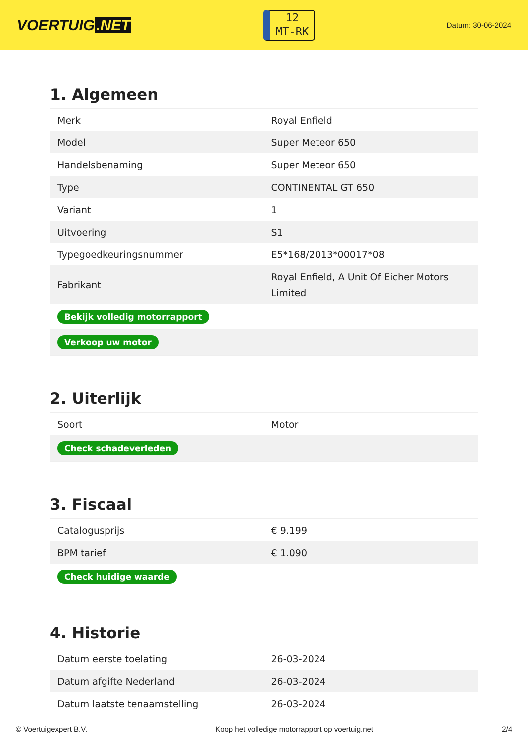VOERTUIG.NET
12
MT-RK
Datum: 30-06-2024
1. Algemeen
| Merk | Royal Enfield |
| Model | Super Meteor 650 |
| Handelsbenaming | Super Meteor 650 |
| Type | CONTINENTAL GT 650 |
| Variant | 1 |
| Uitvoering | S1 |
| Typegoedkeuringsnummer | E5*168/2013*00017*08 |
| Fabrikant | Royal Enfield, A Unit Of Eicher Motors Limited |
| Bekijk volledig motorrapport | |
| Verkoop uw motor | |
2. Uiterlijk
| Soort | Motor |
| Check schadeverleden | |
3. Fiscaal
| Catalogusprijs | € 9.199 |
| BPM tarief | € 1.090 |
| Check huidige waarde | |
4. Historie
| Datum eerste toelating | 26-03-2024 |
| Datum afgifte Nederland | 26-03-2024 |
| Datum laatste tenaamstelling | 26-03-2024 |
© Voertuigexpert B.V. Koop het volledige motorrapport op voertuig.net 2/4